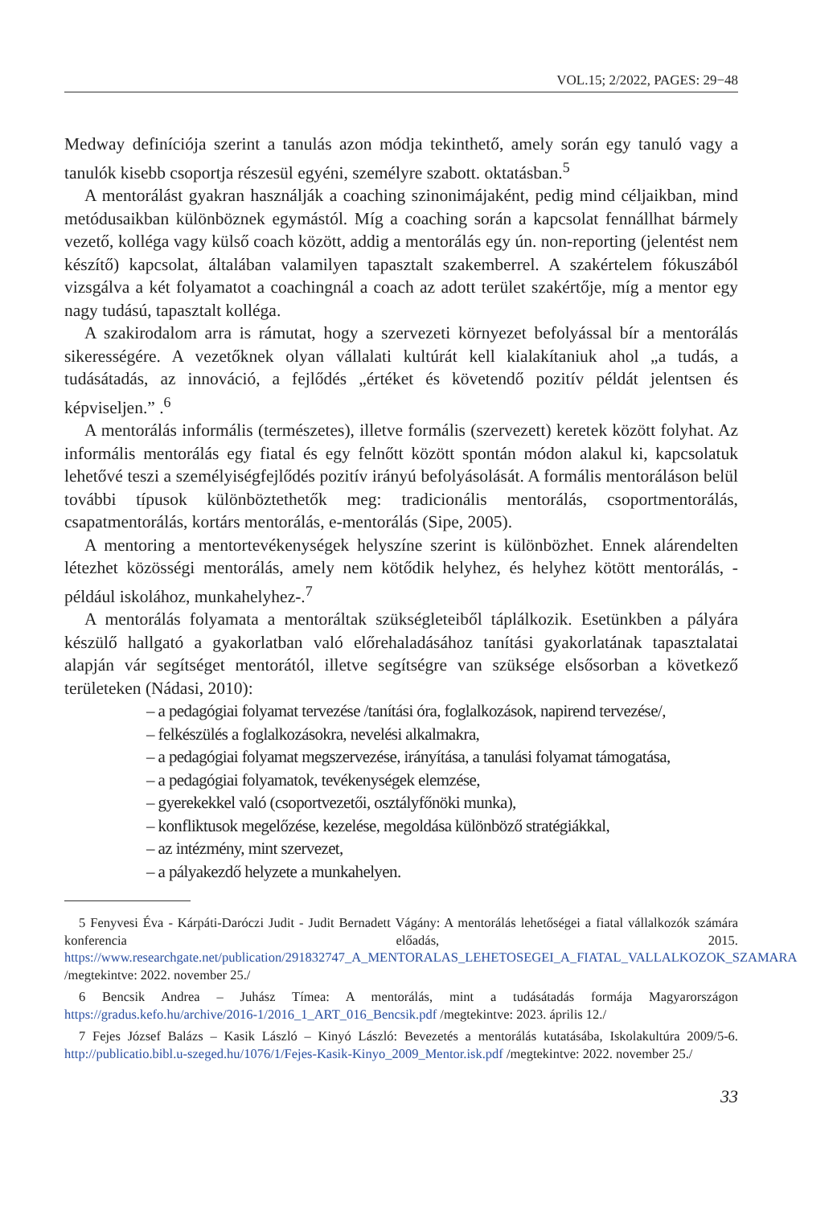VOL.15; 2/2022, PAGES: 29−48
Medway definíciója szerint a tanulás azon módja tekinthető, amely során egy tanuló vagy a tanulók kisebb csoportja részesül egyéni, személyre szabott. oktatásban.<sup>5</sup>
A mentorálást gyakran használják a coaching szinonimájaként, pedig mind céljaikban, mind metódusaikban különböznek egymástól. Míg a coaching során a kapcsolat fennállhat bármely vezető, kolléga vagy külső coach között, addig a mentorálás egy ún. non-reporting (jelentést nem készítő) kapcsolat, általában valamilyen tapasztalt szakemberrel. A szakértelem fókuszából vizsgálva a két folyamatot a coachingnál a coach az adott terület szakértője, míg a mentor egy nagy tudású, tapasztalt kolléga.
A szakirodalom arra is rámutat, hogy a szervezeti környezet befolyással bír a mentorálás sikerességére. A vezetőknek olyan vállalati kultúrát kell kialakítaniuk ahol „a tudás, a tudásátadás, az innováció, a fejlődés „értéket és követendő pozitív példát jelentsen és képviseljen.” .<sup>6</sup>
A mentorálás informális (természetes), illetve formális (szervezett) keretek között folyhat. Az informális mentorálás egy fiatal és egy felnőtt között spontán módon alakul ki, kapcsolatuk lehetővé teszi a személyiségfejlődés pozitív irányú befolyásolását. A formális mentoráláson belül további típusok különböztethetők meg: tradicionális mentorálás, csoportmentorálás, csapatmentorálás, kortárs mentorálás, e-mentorálás (Sipe, 2005).
A mentoring a mentortevékenységek helyszíne szerint is különbözhet. Ennek alárendelten létezhet közösségi mentorálás, amely nem kötődik helyhez, és helyhez kötött mentorálás, -például iskolához, munkahelyhez-.<sup>7</sup>
A mentorálás folyamata a mentoráltak szükségleteiből táplálkozik. Esetünkben a pályára készülő hallgató a gyakorlatban való előrehaladásához tanítási gyakorlatának tapasztalatai alapján vár segítséget mentorától, illetve segítségre van szüksége elsősorban a következő területeken (Nádasi, 2010):
– a pedagógiai folyamat tervezése /tanítási óra, foglalkozások, napirend tervezése/,
– felkészülés a foglalkozásokra, nevelési alkalmakra,
– a pedagógiai folyamat megszervezése, irányítása, a tanulási folyamat támogatása,
– a pedagógiai folyamatok, tevékenységek elemzése,
– gyerekekkel való (csoportvezetői, osztályfőnöki munka),
– konfliktusok megelőzése, kezelése, megoldása különböző stratégiákkal,
– az intézmény, mint szervezet,
– a pályakezdő helyzete a munkahelyen.
5 Fenyvesi Éva - Kárpáti-Daróczi Judit - Judit Bernadett Vágány: A mentorálás lehetőségei a fiatal vállalkozók számára konferencia előadás, 2015. https://www.researchgate.net/publication/291832747_A_MENTORALAS_LEHETOSEGEI_A_FIATAL_VALLALKOZOK_SZAMARA /megtekintve: 2022. november 25./
6 Bencsik Andrea – Juhász Tímea: A mentorálás, mint a tudásátadás formája Magyarországon https://gradus.kefo.hu/archive/2016-1/2016_1_ART_016_Bencsik.pdf /megtekintve: 2023. április 12./
7 Fejes József Balázs – Kasik László – Kinyó László: Bevezetés a mentorálás kutatásába, Iskolakultúra 2009/5-6. http://publicatio.bibl.u-szeged.hu/1076/1/Fejes-Kasik-Kinyo_2009_Mentor.isk.pdf /megtekintve: 2022. november 25./
33